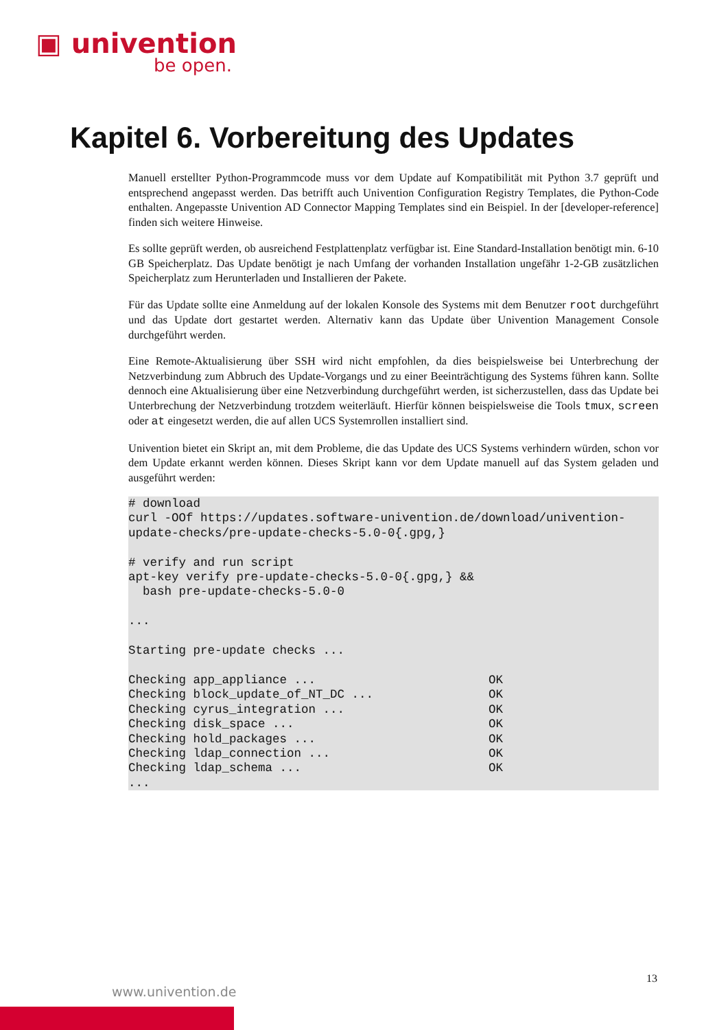▣ univention
be open.
Kapitel 6. Vorbereitung des Updates
Manuell erstellter Python-Programmcode muss vor dem Update auf Kompatibilität mit Python 3.7 geprüft und entsprechend angepasst werden. Das betrifft auch Univention Configuration Registry Templates, die Python-Code enthalten. Angepasste Univention AD Connector Mapping Templates sind ein Beispiel. In der [developer-reference] finden sich weitere Hinweise.
Es sollte geprüft werden, ob ausreichend Festplattenplatz verfügbar ist. Eine Standard-Installation benötigt min. 6-10 GB Speicherplatz. Das Update benötigt je nach Umfang der vorhanden Installation ungefähr 1-2-GB zusätzlichen Speicherplatz zum Herunterladen und Installieren der Pakete.
Für das Update sollte eine Anmeldung auf der lokalen Konsole des Systems mit dem Benutzer root durchgeführt und das Update dort gestartet werden. Alternativ kann das Update über Univention Management Console durchgeführt werden.
Eine Remote-Aktualisierung über SSH wird nicht empfohlen, da dies beispielsweise bei Unterbrechung der Netzverbindung zum Abbruch des Update-Vorgangs und zu einer Beeinträchtigung des Systems führen kann. Sollte dennoch eine Aktualisierung über eine Netzverbindung durchgeführt werden, ist sicherzustellen, dass das Update bei Unterbrechung der Netzverbindung trotzdem weiterläuft. Hierfür können beispielsweise die Tools tmux, screen oder at eingesetzt werden, die auf allen UCS Systemrollen installiert sind.
Univention bietet ein Skript an, mit dem Probleme, die das Update des UCS Systems verhindern würden, schon vor dem Update erkannt werden können. Dieses Skript kann vor dem Update manuell auf das System geladen und ausgeführt werden:
# download
curl -OOf https://updates.software-univention.de/download/univention-
update-checks/pre-update-checks-5.0-0{.gpg,}

# verify and run script
apt-key verify pre-update-checks-5.0-0{.gpg,} &&
  bash pre-update-checks-5.0-0

...

Starting pre-update checks ...

Checking app_appliance ...                        OK
Checking block_update_of_NT_DC ...                OK
Checking cyrus_integration ...                    OK
Checking disk_space ...                           OK
Checking hold_packages ...                        OK
Checking ldap_connection ...                      OK
Checking ldap_schema ...                          OK
...
13
www.univention.de